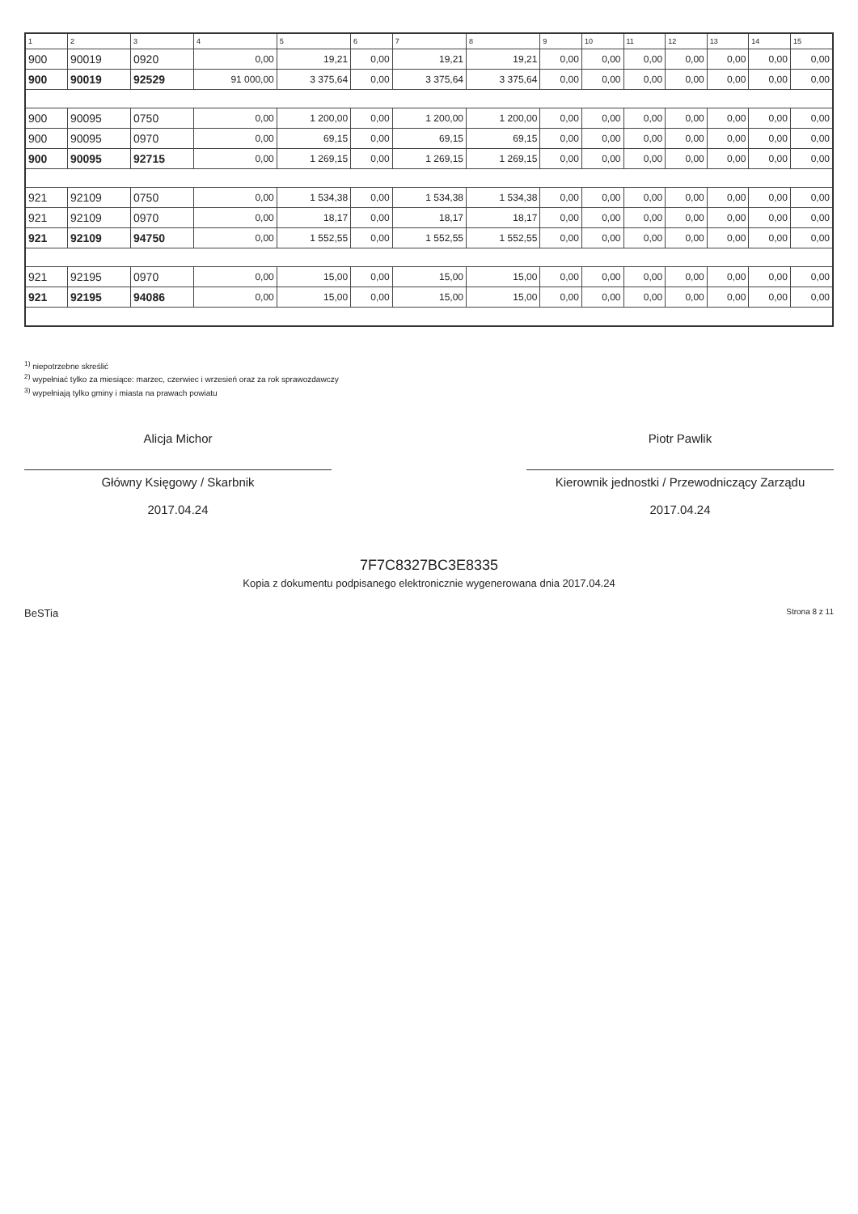| 1 | 2 | 3 | 4 | 5 | 6 | 7 | 8 | 9 | 10 | 11 | 12 | 13 | 14 | 15 |
| --- | --- | --- | --- | --- | --- | --- | --- | --- | --- | --- | --- | --- | --- | --- |
| 900 | 90019 | 0920 | 0,00 | 19,21 | 0,00 | 19,21 | 19,21 | 0,00 | 0,00 | 0,00 | 0,00 | 0,00 | 0,00 | 0,00 |
| 900 | 90019 | 92529 | 91 000,00 | 3 375,64 | 0,00 | 3 375,64 | 3 375,64 | 0,00 | 0,00 | 0,00 | 0,00 | 0,00 | 0,00 | 0,00 |
| 900 | 90095 | 0750 | 0,00 | 1 200,00 | 0,00 | 1 200,00 | 1 200,00 | 0,00 | 0,00 | 0,00 | 0,00 | 0,00 | 0,00 | 0,00 |
| 900 | 90095 | 0970 | 0,00 | 69,15 | 0,00 | 69,15 | 69,15 | 0,00 | 0,00 | 0,00 | 0,00 | 0,00 | 0,00 | 0,00 |
| 900 | 90095 | 92715 | 0,00 | 1 269,15 | 0,00 | 1 269,15 | 1 269,15 | 0,00 | 0,00 | 0,00 | 0,00 | 0,00 | 0,00 | 0,00 |
| 921 | 92109 | 0750 | 0,00 | 1 534,38 | 0,00 | 1 534,38 | 1 534,38 | 0,00 | 0,00 | 0,00 | 0,00 | 0,00 | 0,00 | 0,00 |
| 921 | 92109 | 0970 | 0,00 | 18,17 | 0,00 | 18,17 | 18,17 | 0,00 | 0,00 | 0,00 | 0,00 | 0,00 | 0,00 | 0,00 |
| 921 | 92109 | 94750 | 0,00 | 1 552,55 | 0,00 | 1 552,55 | 1 552,55 | 0,00 | 0,00 | 0,00 | 0,00 | 0,00 | 0,00 | 0,00 |
| 921 | 92195 | 0970 | 0,00 | 15,00 | 0,00 | 15,00 | 15,00 | 0,00 | 0,00 | 0,00 | 0,00 | 0,00 | 0,00 | 0,00 |
| 921 | 92195 | 94086 | 0,00 | 15,00 | 0,00 | 15,00 | 15,00 | 0,00 | 0,00 | 0,00 | 0,00 | 0,00 | 0,00 | 0,00 |
<sup>1)</sup> niepotrzebne skreślić
<sup>2)</sup> wypełniać tylko za miesiące: marzec, czerwiec i wrzesień oraz za rok sprawozdawczy
<sup>3)</sup> wypełniają tylko gminy i miasta na prawach powiatu
Alicja Michor
Główny Księgowy / Skarbnik
2017.04.24
Piotr Pawlik
Kierownik jednostki / Przewodniczący Zarządu
2017.04.24
7F7C8327BC3E8335
Kopia z dokumentu podpisanego elektronicznie wygenerowana dnia 2017.04.24
BeSTia Strona 8 z 11